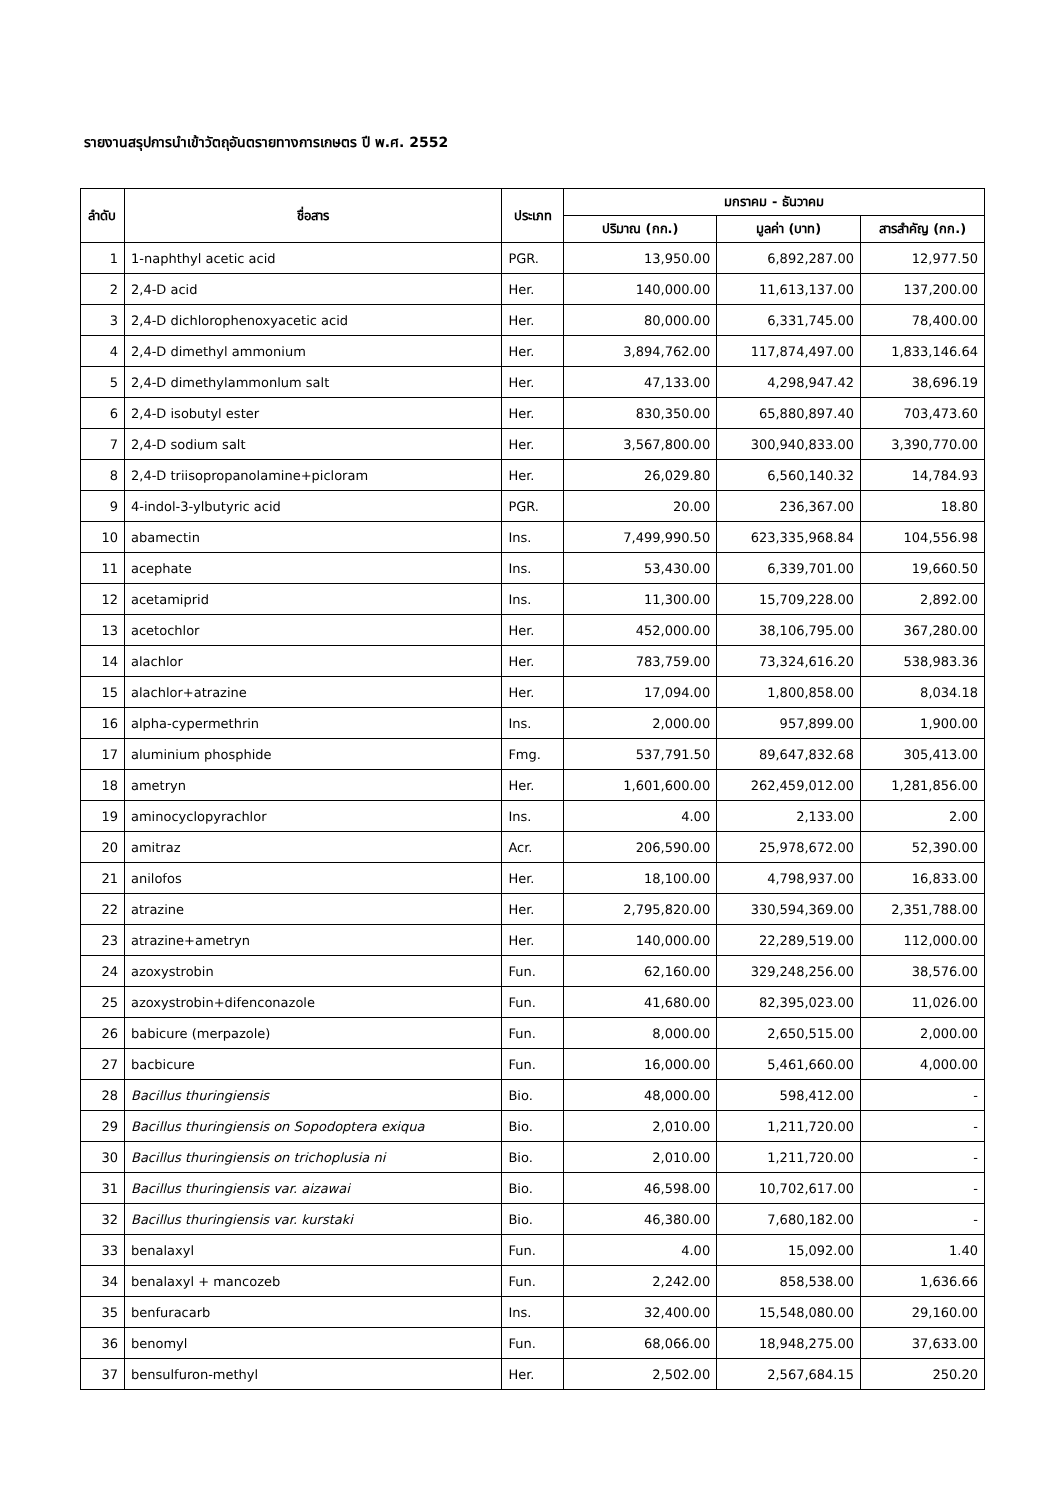รายงานสรุปการนำเข้าวัตถุอันตรายทางการเกษตร ปี พ.ศ. 2552
| ลำดับ | ชื่อสาร | ประเภท | มกราคม - ธันวาคม | | |
| --- | --- | --- | --- | --- | --- |
| | | | ปริมาณ (กก.) | มูลค่า (บาท) | สารสำคัญ (กก.) |
| 1 | 1-naphthyl acetic acid | PGR. | 13,950.00 | 6,892,287.00 | 12,977.50 |
| 2 | 2,4-D acid | Her. | 140,000.00 | 11,613,137.00 | 137,200.00 |
| 3 | 2,4-D dichlorophenoxyacetic acid | Her. | 80,000.00 | 6,331,745.00 | 78,400.00 |
| 4 | 2,4-D dimethyl ammonium | Her. | 3,894,762.00 | 117,874,497.00 | 1,833,146.64 |
| 5 | 2,4-D dimethylammonlum salt | Her. | 47,133.00 | 4,298,947.42 | 38,696.19 |
| 6 | 2,4-D isobutyl ester | Her. | 830,350.00 | 65,880,897.40 | 703,473.60 |
| 7 | 2,4-D sodium salt | Her. | 3,567,800.00 | 300,940,833.00 | 3,390,770.00 |
| 8 | 2,4-D triisopropanolamine+picloram | Her. | 26,029.80 | 6,560,140.32 | 14,784.93 |
| 9 | 4-indol-3-ylbutyric acid | PGR. | 20.00 | 236,367.00 | 18.80 |
| 10 | abamectin | Ins. | 7,499,990.50 | 623,335,968.84 | 104,556.98 |
| 11 | acephate | Ins. | 53,430.00 | 6,339,701.00 | 19,660.50 |
| 12 | acetamiprid | Ins. | 11,300.00 | 15,709,228.00 | 2,892.00 |
| 13 | acetochlor | Her. | 452,000.00 | 38,106,795.00 | 367,280.00 |
| 14 | alachlor | Her. | 783,759.00 | 73,324,616.20 | 538,983.36 |
| 15 | alachlor+atrazine | Her. | 17,094.00 | 1,800,858.00 | 8,034.18 |
| 16 | alpha-cypermethrin | Ins. | 2,000.00 | 957,899.00 | 1,900.00 |
| 17 | aluminium phosphide | Fmg. | 537,791.50 | 89,647,832.68 | 305,413.00 |
| 18 | ametryn | Her. | 1,601,600.00 | 262,459,012.00 | 1,281,856.00 |
| 19 | aminocyclopyrachlor | Ins. | 4.00 | 2,133.00 | 2.00 |
| 20 | amitraz | Acr. | 206,590.00 | 25,978,672.00 | 52,390.00 |
| 21 | anilofos | Her. | 18,100.00 | 4,798,937.00 | 16,833.00 |
| 22 | atrazine | Her. | 2,795,820.00 | 330,594,369.00 | 2,351,788.00 |
| 23 | atrazine+ametryn | Her. | 140,000.00 | 22,289,519.00 | 112,000.00 |
| 24 | azoxystrobin | Fun. | 62,160.00 | 329,248,256.00 | 38,576.00 |
| 25 | azoxystrobin+difenconazole | Fun. | 41,680.00 | 82,395,023.00 | 11,026.00 |
| 26 | babicure (merpazole) | Fun. | 8,000.00 | 2,650,515.00 | 2,000.00 |
| 27 | bacbicure | Fun. | 16,000.00 | 5,461,660.00 | 4,000.00 |
| 28 | Bacillus thuringiensis | Bio. | 48,000.00 | 598,412.00 | - |
| 29 | Bacillus thuringiensis on Sopodoptera exiqua | Bio. | 2,010.00 | 1,211,720.00 | - |
| 30 | Bacillus thuringiensis on trichoplusia ni | Bio. | 2,010.00 | 1,211,720.00 | - |
| 31 | Bacillus thuringiensis var. aizawai | Bio. | 46,598.00 | 10,702,617.00 | - |
| 32 | Bacillus thuringiensis var. kurstaki | Bio. | 46,380.00 | 7,680,182.00 | - |
| 33 | benalaxyl | Fun. | 4.00 | 15,092.00 | 1.40 |
| 34 | benalaxyl + mancozeb | Fun. | 2,242.00 | 858,538.00 | 1,636.66 |
| 35 | benfuracarb | Ins. | 32,400.00 | 15,548,080.00 | 29,160.00 |
| 36 | benomyl | Fun. | 68,066.00 | 18,948,275.00 | 37,633.00 |
| 37 | bensulfuron-methyl | Her. | 2,502.00 | 2,567,684.15 | 250.20 |